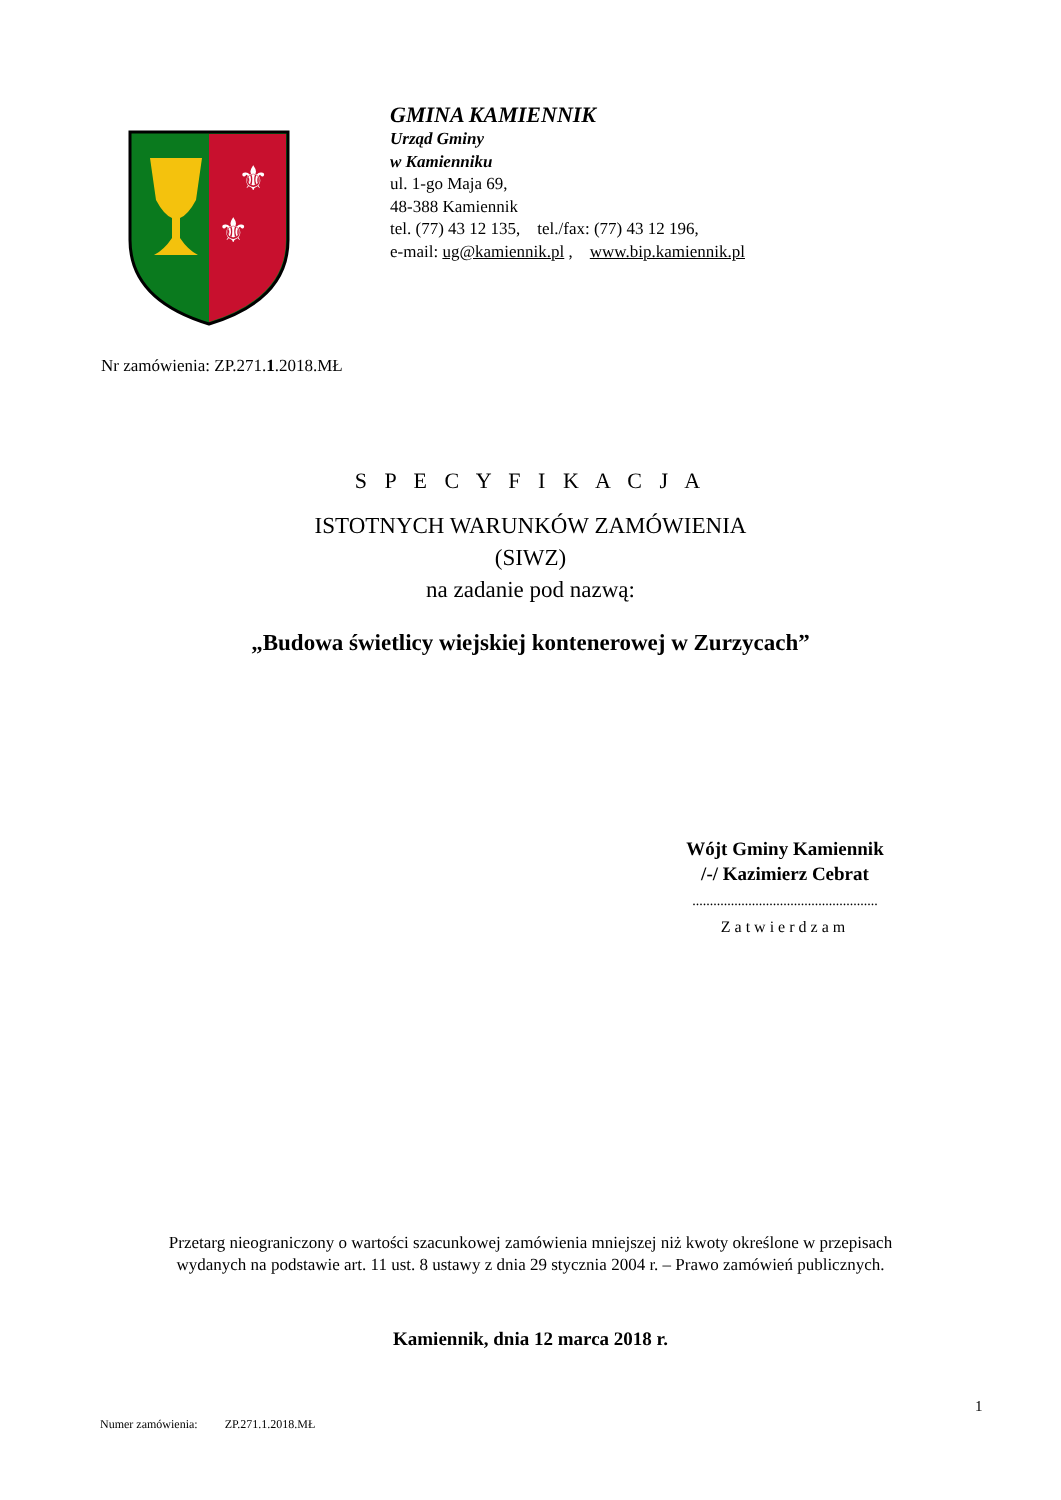⚜
⚜
GMINA KAMIENNIK
Urząd Gminy
w Kamienniku
ul. 1-go Maja 69,
48-388 Kamiennik
tel. (77) 43 12 135, tel./fax: (77) 43 12 196,
e-mail: ug@kamiennik.pl , www.bip.kamiennik.pl
Nr zamówienia: ZP.271.1.2018.MŁ
S P E C Y F I K A C J A
ISTOTNYCH WARUNKÓW ZAMÓWIENIA
(SIWZ)
na zadanie pod nazwą:
„Budowa świetlicy wiejskiej kontenerowej w Zurzycach”
Wójt Gminy Kamiennik
/-/ Kazimierz Cebrat
.....................................................
Zatwierdzam
Przetarg nieograniczony o wartości szacunkowej zamówienia mniejszej niż kwoty określone w przepisach
wydanych na podstawie art. 11 ust. 8 ustawy z dnia 29 stycznia 2004 r. – Prawo zamówień publicznych.
Kamiennik, dnia 12 marca 2018 r.
1
Numer zamówienia: ZP.271.1.2018.MŁ